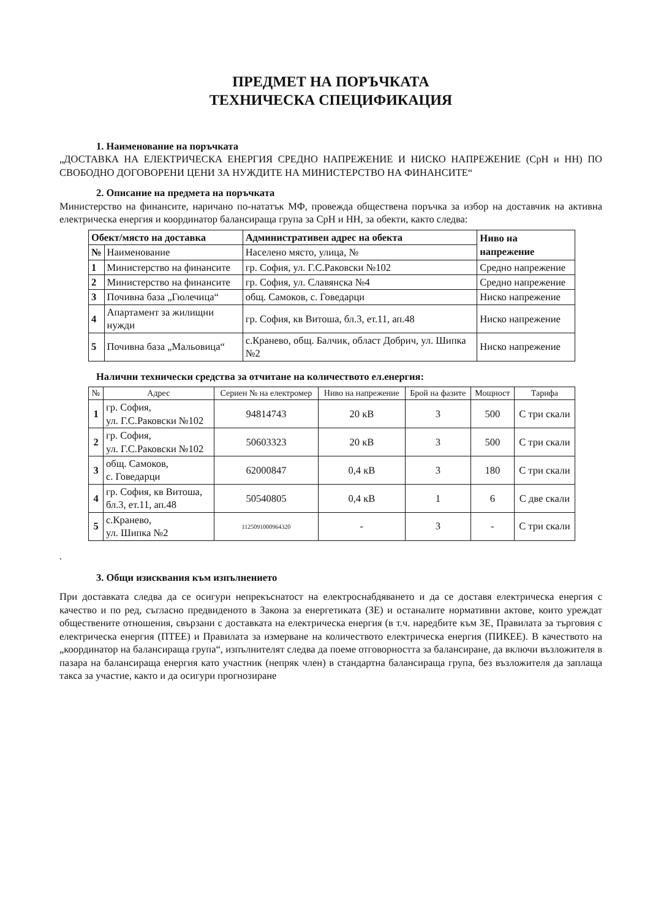ПРЕДМЕТ НА ПОРЪЧКАТА
ТЕХНИЧЕСКА СПЕЦИФИКАЦИЯ
1. Наименование на поръчката
„ДОСТАВКА НА ЕЛЕКТРИЧЕСКА ЕНЕРГИЯ СРЕДНО НАПРЕЖЕНИЕ И НИСКО НАПРЕЖЕНИЕ (СрН и НН) ПО СВОБОДНО ДОГОВОРЕНИ ЦЕНИ ЗА НУЖДИТЕ НА МИНИСТЕРСТВО НА ФИНАНСИТЕ“
2. Описание на предмета на поръчката
Министерство на финансите, наричано по-нататък МФ, провежда обществена поръчка за избор на доставчик на активна електрическа енергия и координатор балансираща група за СрН и НН, за обекти, както следва:
| Обект/място на доставка | | Административен адрес на обекта | Ниво на напрежение |
| --- | --- | --- | --- |
| № | Наименование | Населено място, улица, № | |
| 1 | Министерство на финансите | гр. София, ул. Г.С.Раковски №102 | Средно напрежение |
| 2 | Министерство на финансите | гр. София, ул. Славянска №4 | Средно напрежение |
| 3 | Почивна база „Гюлечица“ | общ. Самоков, с. Говедарци | Ниско напрежение |
| 4 | Апартамент за жилищни нужди | гр. София, кв Витоша, бл.3, ет.11, ап.48 | Ниско напрежение |
| 5 | Почивна база „Мальовица“ | с.Кранево, общ. Балчик, област Добрич, ул. Шипка №2 | Ниско напрежение |
Налични технически средства за отчитане на количеството ел.енергия:
| № | Адрес | Сериен № на електромер | Ниво на напрежение | Брой на фазите | Мощност | Тарифа |
| --- | --- | --- | --- | --- | --- | --- |
| 1 | гр. София, ул. Г.С.Раковски №102 | 94814743 | 20 кВ | 3 | 500 | С три скали |
| 2 | гр. София, ул. Г.С.Раковски №102 | 50603323 | 20 кВ | 3 | 500 | С три скали |
| 3 | общ. Самоков, с. Говедарци | 62000847 | 0,4 кВ | 3 | 180 | С три скали |
| 4 | гр. София, кв Витоша, бл.3, ет.11, ап.48 | 50540805 | 0,4 кВ | 1 | 6 | С две скали |
| 5 | с.Кранево, ул. Шипка №2 | 1125091000964320 | - | 3 | - | С три скали |
.
3. Общи изисквания към изпълнението
При доставката следва да се осигури непрекъснатост на електроснабдяването и да се доставя електрическа енергия с качество и по ред, съгласно предвиденото в Закона за енергетиката (ЗЕ) и останалите нормативни актове, които уреждат обществените отношения, свързани с доставката на електрическа енергия (в т.ч. наредбите към ЗЕ, Правилата за търговия с електрическа енергия (ПТЕЕ) и Правилата за измерване на количеството електрическа енергия (ПИКЕЕ). В качеството на „координатор на балансираща група“, изпълнителят следва да поеме отговорността за балансиране, да включи възложителя в пазара на балансираща енергия като участник (непряк член) в стандартна балансираща група, без възложителя да заплаща такса за участие, както и да осигури прогнозиране